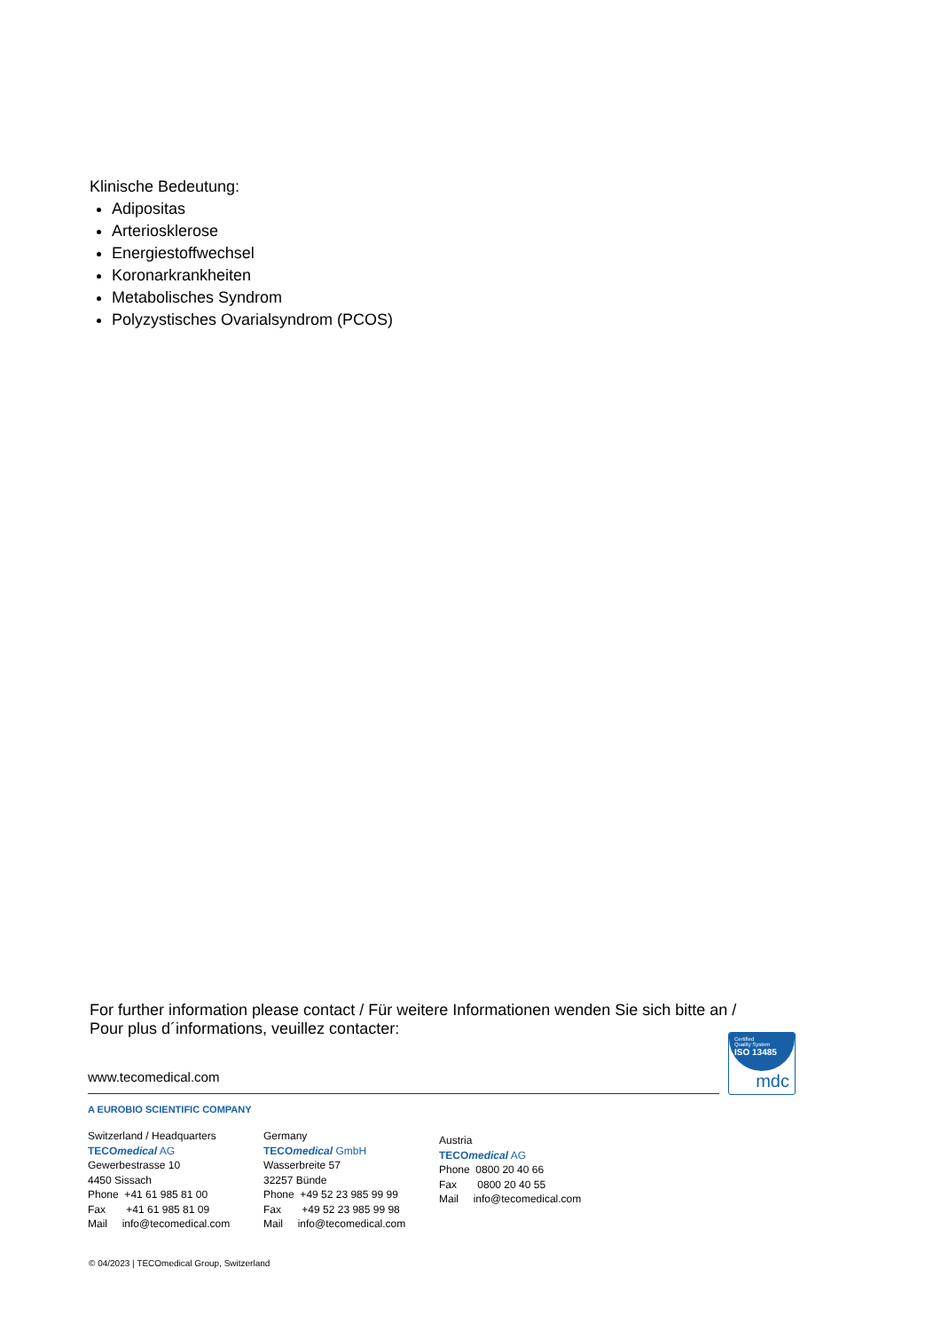Klinische Bedeutung:
Adipositas
Arteriosklerose
Energiestoffwechsel
Koronarkrankheiten
Metabolisches Syndrom
Polyzystisches Ovarialsyndrom (PCOS)
For further information please contact / Für weitere Informationen wenden Sie sich bitte an / Pour plus d´informations, veuillez contacter:
www.tecomedical.com
Certified
Quality System
ISO 13485
mdc
A EUROBIO SCIENTIFIC COMPANY
Switzerland / Headquarters
TECOmedical AG
Gewerbestrasse 10
4450 Sissach
Phone +41 61 985 81 00
Fax +41 61 985 81 09
Mail info@tecomedical.com
Germany
TECOmedical GmbH
Wasserbreite 57
32257 Bünde
Phone +49 52 23 985 99 99
Fax +49 52 23 985 99 98
Mail info@tecomedical.com
Austria
TECOmedical AG
Phone 0800 20 40 66
Fax 0800 20 40 55
Mail info@tecomedical.com
© 04/2023 | TECOmedical Group, Switzerland